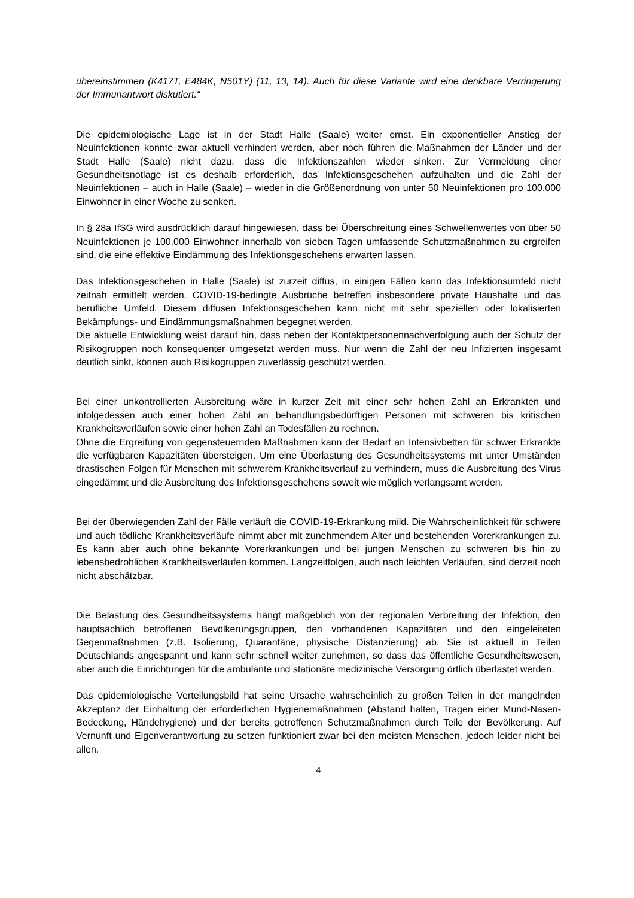übereinstimmen (K417T, E484K, N501Y) (11, 13, 14). Auch für diese Variante wird eine denkbare Verringerung der Immunantwort diskutiert.“
Die epidemiologische Lage ist in der Stadt Halle (Saale) weiter ernst. Ein exponentieller Anstieg der Neuinfektionen konnte zwar aktuell verhindert werden, aber noch führen die Maßnahmen der Länder und der Stadt Halle (Saale) nicht dazu, dass die Infektionszahlen wieder sinken. Zur Vermeidung einer Gesundheitsnotlage ist es deshalb erforderlich, das Infektionsgeschehen aufzuhalten und die Zahl der Neuinfektionen – auch in Halle (Saale) – wieder in die Größenordnung von unter 50 Neuinfektionen pro 100.000 Einwohner in einer Woche zu senken.
In § 28a IfSG wird ausdrücklich darauf hingewiesen, dass bei Überschreitung eines Schwellenwertes von über 50 Neuinfektionen je 100.000 Einwohner innerhalb von sieben Tagen umfassende Schutzmaßnahmen zu ergreifen sind, die eine effektive Eindämmung des Infektionsgeschehens erwarten lassen.
Das Infektionsgeschehen in Halle (Saale) ist zurzeit diffus, in einigen Fällen kann das Infektionsumfeld nicht zeitnah ermittelt werden. COVID-19-bedingte Ausbrüche betreffen insbesondere private Haushalte und das berufliche Umfeld. Diesem diffusen Infektionsgeschehen kann nicht mit sehr speziellen oder lokalisierten Bekämpfungs- und Eindämmungsmaßnahmen begegnet werden.
Die aktuelle Entwicklung weist darauf hin, dass neben der Kontaktpersonennachverfolgung auch der Schutz der Risikogruppen noch konsequenter umgesetzt werden muss. Nur wenn die Zahl der neu Infizierten insgesamt deutlich sinkt, können auch Risikogruppen zuverlässig geschützt werden.
Bei einer unkontrollierten Ausbreitung wäre in kurzer Zeit mit einer sehr hohen Zahl an Erkrankten und infolgedessen auch einer hohen Zahl an behandlungsbedürftigen Personen mit schweren bis kritischen Krankheitsverläufen sowie einer hohen Zahl an Todesfällen zu rechnen.
Ohne die Ergreifung von gegensteuernden Maßnahmen kann der Bedarf an Intensivbetten für schwer Erkrankte die verfügbaren Kapazitäten übersteigen. Um eine Überlastung des Gesundheitssystems mit unter Umständen drastischen Folgen für Menschen mit schwerem Krankheitsverlauf zu verhindern, muss die Ausbreitung des Virus eingedämmt und die Ausbreitung des Infektionsgeschehens soweit wie möglich verlangsamt werden.
Bei der überwiegenden Zahl der Fälle verläuft die COVID-19-Erkrankung mild. Die Wahrscheinlichkeit für schwere und auch tödliche Krankheitsverläufe nimmt aber mit zunehmendem Alter und bestehenden Vorerkrankungen zu. Es kann aber auch ohne bekannte Vorerkrankungen und bei jungen Menschen zu schweren bis hin zu lebensbedrohlichen Krankheitsverläufen kommen. Langzeitfolgen, auch nach leichten Verläufen, sind derzeit noch nicht abschätzbar.
Die Belastung des Gesundheitssystems hängt maßgeblich von der regionalen Verbreitung der Infektion, den hauptsächlich betroffenen Bevölkerungsgruppen, den vorhandenen Kapazitäten und den eingeleiteten Gegenmaßnahmen (z.B. Isolierung, Quarantäne, physische Distanzierung) ab. Sie ist aktuell in Teilen Deutschlands angespannt und kann sehr schnell weiter zunehmen, so dass das öffentliche Gesundheitswesen, aber auch die Einrichtungen für die ambulante und stationäre medizinische Versorgung örtlich überlastet werden.
Das epidemiologische Verteilungsbild hat seine Ursache wahrscheinlich zu großen Teilen in der mangelnden Akzeptanz der Einhaltung der erforderlichen Hygienemaßnahmen (Abstand halten, Tragen einer Mund-Nasen-Bedeckung, Händehygiene) und der bereits getroffenen Schutzmaßnahmen durch Teile der Bevölkerung. Auf Vernunft und Eigenverantwortung zu setzen funktioniert zwar bei den meisten Menschen, jedoch leider nicht bei allen.
4